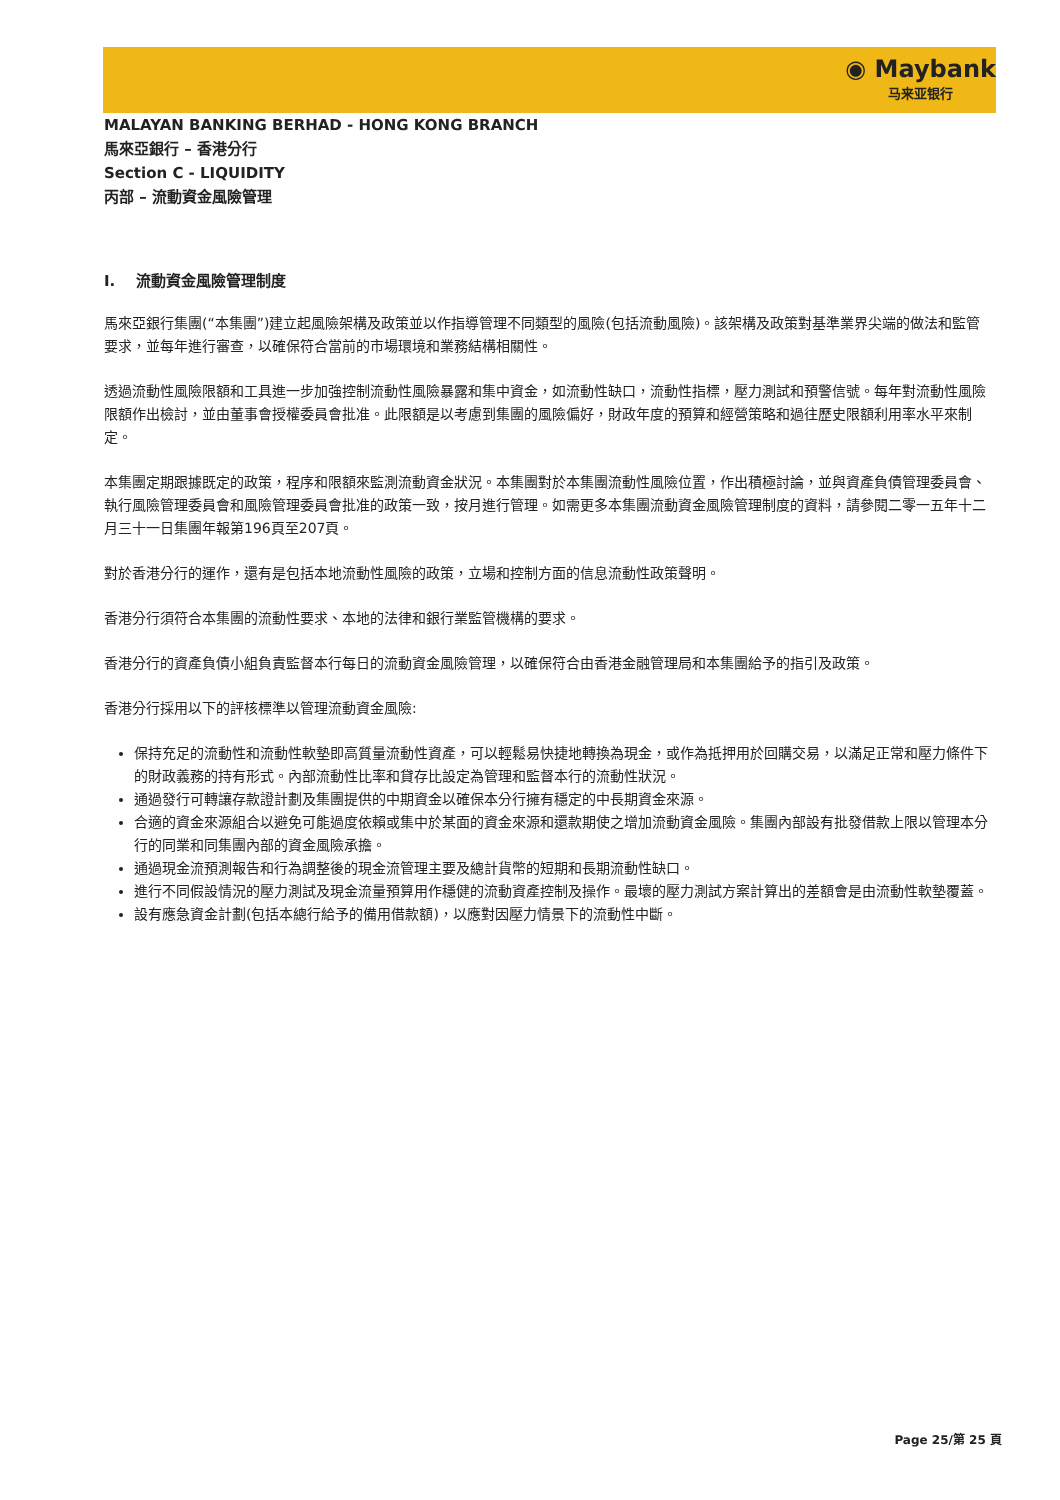◉ Maybank
马来亚银行
MALAYAN BANKING BERHAD - HONG KONG BRANCH
馬來亞銀行 – 香港分行
Section C - LIQUIDITY
丙部 – 流動資金風險管理
I. 流動資金風險管理制度
馬來亞銀行集團(“本集團”)建立起風險架構及政策並以作指導管理不同類型的風險(包括流動風險)。該架構及政策對基準業界尖端的做法和監管要求，並每年進行審查，以確保符合當前的市場環境和業務結構相關性。
透過流動性風險限額和工具進一步加強控制流動性風險暴露和集中資金，如流動性缺口，流動性指標，壓力測試和預警信號。每年對流動性風險限額作出檢討，並由董事會授權委員會批准。此限額是以考慮到集團的風險偏好，財政年度的預算和經營策略和過往歷史限額利用率水平來制定。
本集團定期跟據既定的政策，程序和限額來監測流動資金狀況。本集團對於本集團流動性風險位置，作出積極討論，並與資產負債管理委員會、執行風險管理委員會和風險管理委員會批准的政策一致，按月進行管理。如需更多本集團流動資金風險管理制度的資料，請參閱二零一五年十二月三十一日集團年報第196頁至207頁。
對於香港分行的運作，還有是包括本地流動性風險的政策，立場和控制方面的信息流動性政策聲明。
香港分行須符合本集團的流動性要求、本地的法律和銀行業監管機構的要求。
香港分行的資產負債小組負責監督本行每日的流動資金風險管理，以確保符合由香港金融管理局和本集團給予的指引及政策。
香港分行採用以下的評核標準以管理流動資金風險:
保持充足的流動性和流動性軟墊即高質量流動性資產，可以輕鬆易快捷地轉換為現金，或作為抵押用於回購交易，以滿足正常和壓力條件下的財政義務的持有形式。內部流動性比率和貸存比設定為管理和監督本行的流動性狀況。
通過發行可轉讓存款證計劃及集團提供的中期資金以確保本分行擁有穩定的中長期資金來源。
合適的資金來源組合以避免可能過度依賴或集中於某面的資金來源和還款期使之增加流動資金風險。集團內部設有批發借款上限以管理本分行的同業和同集團內部的資金風險承擔。
通過現金流預測報告和行為調整後的現金流管理主要及總計貨幣的短期和長期流動性缺口。
進行不同假設情況的壓力測試及現金流量預算用作穩健的流動資產控制及操作。最壞的壓力測試方案計算出的差額會是由流動性軟墊覆蓋。
設有應急資金計劃(包括本總行給予的備用借款額)，以應對因壓力情景下的流動性中斷。
Page 25/第 25 頁